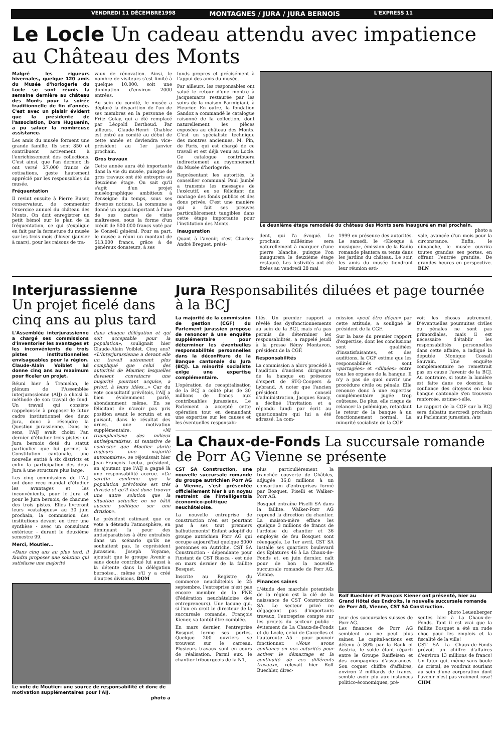VENDREDI 11 DÉCEMBRE1998 MONTAGNES / JURA / JURA BERNOIS L'EXPRESS 11
Le Locle Un cadeau attendu avec impatience au Château des Monts
Malgré les rigueurs hivernales, quelque 120 amis du Musée d'horlogerie du Locle se sont réunis la semaine dernière au château des Monts pour la soirée traditionnelle de fin d'année. C'est avec un plaisir évident que la présidente de l'association, Dora Huguenin, a pu saluer la nombreuse assistance.
Les amis du musée forment une grande famille. Ils sont 850 et contribuent activement à l'enrichissement des collections. C'est ainsi, que l'an dernier, ils ont versé 27.000 francs de cotisations, geste hautement apprécié par les responsables du musée.
Fréquentation
Il revint ensuite à Pierre Buser, conservateur, de commenter l'exercice annuel du château des Monts. On doit enregistrer un petit bémol sur le plan de la fréquentation, ce qui s'explique en fait par la fermeture du musée sur les trois mois d'hiver (janvier à mars), pour les raisons de tra-
vaux de rénovation. Ainsi, le nombre de visiteurs s'est limité à quelque 10.000, soit une diminution d'environ 2000 entrées.
Au sein du comité, le musée a déploré la disparition de l'un de ses membres en la personne de Fritz Golay, qui a été remplacé par Léopold Berthoud. Par ailleurs, Claude-Henri Chabloz est entré au comité au début de cette année et deviendra vice-président au 1er janvier prochain.
Gros travaux
Cette année aura été importante dans la vie du musée, puisque de gros travaux ont été entrepris au deuxième étage. On sait qu'il s'agit d'un projet muséographique ambitieux à l'enseigne du temps, sous ses diverses notions. La commune a donné un appui important à l'une de ses cartes de visite maîtresses, sous la forme d'un crédit de 500.000 francs voté par le Conseil général. Pour sa part, le musée a réuni un montant de 513.000 francs, grâce à de généreux donateurs, à ses
fonds propres et précisément à l'appui des amis du musée.
Par ailleurs, les responsables ont salué le retour d'une montre à jacquemarts restaurée par les soins de la maison Parmigiani, à Fleurier. En outre, la fondation Sandoz a commandé le catalogue raisonné de la collection, dont naturellement les pièces exposées au château des Monts. C'est un spécialiste technique des montres anciennes, M. Pin, de Paris, qui est chargé de ce travail et est déjà venu au Locle. Ce catalogue contribuera indirectement au rayonnement du Musée d'horlogerie.
Représentant les autorités, le conseiller communal Paul Jambé a transmis les messages de l'exécutif, en se félicitant du mariage des fonds publics et des dons privés. C'est une manière qui a fait ses preuves particulièrement tangibles dans cette étape importante pour l'institution des Monts.
Inauguration
Quant à l'avenir, c'est Charles-André Breguet, prési-
Le deuxième étage remodelé du château des Monts sera inauguré en mai prochain.
photo a
dent, qui l'a évoqué. Le prochain millésime sera naturellement à marquer d'une pierre blanche, puisque l'on inaugurera le deuxième étage restauré. Les festivités ont été fixées au vendredi 28 mai
1999 en présence des autorités. Le samedi, le «Kiosque à musique», émission de la Radio romande plantera sa tente dans les jardins du château. Le soir, les amis du musée tiendront leur réunion esti-
vale, avancée d'un mois pour la circonstance. Enfin, le dimanche, le musée ouvrira toutes grandes ses portes, en offrant l'entrée gratuite. De grandes heures en perspective. BLN
Interjurassienne
Un projet ficelé dans cinq ans au plus tard
L'Assemblée interjurassienne a chargé ses commissions d'inventorier les avantages et les inconvénients de trois pistes institutionnelles envisageables pour la région. Claude-Alain Voiblet lui donne cinq ans au maximum pour ficeler un projet.
Réuni hier à Tramelan, le plénum de l'Assemblée interjurassienne (AIJ) a choisi la méthode de son travail de fond. Un travail qui consiste rappelons-le à proposer le futur cadre institutionnel des deux Jura, donc à résoudre la Question jurassienne. Dans ce sens, l'AIJ avait choisi l'an dernier d'étudier trois pistes: un Jura bernois doté du statut particulier que lui permet la Constitution cantonale, une nouvelle entité à six districts et enfin la participation des deux Jura à une structure plus large.
Les cinq commissions de l'AIJ ont donc reçu mandat d'étudier les avantages et les inconvénients, pour le Jura et pour le Jura bernois, de chacune des trois pistes. Elles livreront leurs «catalogues» au 30 juin prochain, la commission des institutions devant en tirer une synthèse - avec un consultant extérieur - durant le deuxième semestre 99.
Merci, Moutier...
«Dans cinq ans au plus tard, il faudra proposer une solution qui satisfasse une majorité
dans chaque délégation et qui soit acceptable pour la population», soulignait hier Claude-Alain Voiblet. Cinq ans? «L'Interjurassienne a devant elle un travail autrement plus compliqué que celui des autorités de Moutier, lesquelles devaient convaincre une majorité pourtant acquise, a priori, à leurs idées...» Car du vote consultatif prévôtois, l'AIJ a bien évidemment parlé, abondamment même. En se félicitant de n'avoir pas pris position avant le scrutin et en puisant, dans le résultat des urnes, une motivation supplémentaire. «Ni triomphalisme des milieux antiséparatistes, ni tentative de contester que Moutier abrite toujours une majorité autonomiste», se réjouissait hier Jean-François Leuba, président, en ajoutant que l'AIJ a gagné là une responsabilité accrue. «Ce scrutin confirme que la population prévôtoise est très divisée et qu'il faut donc trouver une autre solution que la situation actuelle; on ne bâtit aucune politique sur une division».
Le président estimant que ce vote a détendu l'atmosphère, en diminuant la peur des antiséparatistes à être entraînés dans un scénario qu'ils ne souhaitent pas, le coprésident jurassien, Joseph Voyame, ajoutait que le groupe Avenir a sans doute contribué lui aussi à la détente dans la délégation bernoise... même s'il y a créé d'autres divisions. DOM
Le vote de Moutier: une source de responsabilité et donc de motivation supplémentaires pour l'AIJ.
photo a
Jura Responsabilités diluées et page tournée à la BCJ
La majorité de la commission de gestion (CGF) du Parlement jurassien propose de renoncer à une enquête supplémentaire pour déterminer les éventuelles responsabilités personnelles dans la déconfiture de la Banque cantonale du Jura (BCJ). La minorité socialiste exige une expertise complémentaire.
L'opération de recapitalisation de la BCJ a coûté plus de 30 millions de francs aux contribuables jurassiens. Le Parlement a accepté cette opération tout en demandant une expertise sur les causes et les éventuelles responsabi-
lités. Un premier rapport a révélé des dysfonctionnements au sein de la BCJ, mais n'a pas permis de déterminer les responsabilités, a rappelé jeudi à la presse Rémy Montavon, président de la CGF.
Responsabilités
La commission a alors procédé à l'audition d'anciens dirigeants de la banque en présence d'expert de STG-Coopers & Lybrand. A noter que l'ancien président du conseil d'administration, Jacques Saucy, a décliné l'invitation et a répondu lundi par écrit au questionnaire qui lui a été adressé. La com-
mission «peut être déçue» par cette attitude, a souligné le président de la CGF.
Sur la base du premier rapport d'expertise, dont les conclusions sont qualifiées d'insatisfaisantes, et des auditions, la CGF estime que les responsabilités sont «partagées» et «diluées» entre tous les organes de la banque. Il n'y a pas de quoi ouvrir une procédure civile ou pénale. Elle renonce donc à une expertise complémentaire jugée trop coûteuse. De plus, elle risque de relancer la polémique, retardant le retour de la banque à un fonctionnement normal. La minorité socialiste de la CGF
voit les choses autrement. D'éventuelles poursuites civiles ou pénales ne sont pas primordiales, mais il est nécessaire d'établir les responsabilités personnelles dans cette affaire, a indiqué la députée Monique Cossali Sauvain. Une enquête complémentaire ne remettrait pas en cause l'avenir de la BCJ. Au contraire, si toute la lumière est faite dans ce dossier, la confiance des citoyens en leur banque cantonale s'en trouvera renforcée, estime-t-elle.
Le rapport de la CGF sur la BCJ sera débattu mercredi prochain au Parlement jurassien. /ats
La Chaux-de-Fonds La succursale romande de Porr AG Vienne se présente
CST SA Construction, une nouvelle succursale romande du groupe autrichien Porr AG à Vienne, s'est présentée officiellement hier à un noyau restreint de l'intelligentsia économico-politique neuchâteloise.
La nouvelle entreprise de construction n'en est pourtant pas à ses tout premiers balbutiements! Enfant adoptif du groupe autrichien Porr AG qui occupe aujourd'hui quelque 8000 personnes en Autriche, CST SA Construction - dépendante pour l'instant de CST Biasca - est née en mars dernier de la faillite Bosquet.
Inscrite au Registre du commerce neuchâtelois le 25 septembre, l'entreprise n'est pas encore membre de la FNE (Fédération neuchâteloise des entrepreneurs). Une lacune qui, si l'on en croit le directeur de la succursale romande, François Kiener, va tantôt être comblée.
En mars dernier, l'entreprise Bosquet ferme ses portes. Quelque 200 ouvriers se trouvent sur le carreau. Plusieurs travaux sont en cours de réalisation. Parmi eux, le chantier fribourgeois de la N1,
plus particulièrement la tranchée couverte de Châbles, adjugée 36,8 millions à un consortium d'entreprises formé par Bosquet, Piselli et Walker-Porr AG.
Bosquet entraîne Piselli SA dans la faillite. Walker-Porr AG reprend la direction du chantier. La maison-mère efface les quelque 3 millions de francs de l'ardoise du chantier et 36 employés de feu Bosquet sont réengagés. Le 1er avril, CST SA installe ses quartiers boulevard des Eplatures 46 à La Chaux-de-Fonds et, en juin dernier, naît pour de bon la nouvelle succursale romande de Porr AG, Vienne.
Finances saines
L'étude des marchés potentiels de la région est la clé de la naissance de CST Construction SA. Le secteur privé ne dégageant pas d'importants travaux, l'entreprise compte sur les projets du secteur public - évitement de La Chaux-de-Fonds et du Locle, celui de Corcelles et l'autoroute A5 - pour pouvoir fonctionner. «Nous avons confiance en nos autorités pour activer le démarrage et la continuité de ces différents travaux», relevait hier Rolf Buechler, direc-
Rolf Buechler et François Kiener ont présenté, hier au Grand Hôtel des Endroits, la nouvelle succursale romande de Porr AG, Vienne, CST SA Construction.
photo Leuenberger
teur des succursales suisses de Porr AG.
Les finances de Porr AG semblent on ne peut plus saines. Le capital-actions est détenu à 80% par la Bank of Austria, le solde étant réparti entre le Groupe Raiffeisen et des compagnies d'assurances. Son coquet chiffre d'affaires, environ 2 milliards de francs, semble avoir plu aux instances politico-économiques, pré-
sentes hier à La Chaux-de-Fonds. Tant il est vrai que la faillite Bosquet a été un rude choc pour les emplois et la fiscalité de la ville!
CST SA La Chaux-de-Fonds prévoit un chiffre d'affaires d'environ 13 millions de francs! Un futur qui, même sans boule de cristal, se voudrait souriant au sein d'une corporation dont l'avenir n'est pas vraiment rose! CHM